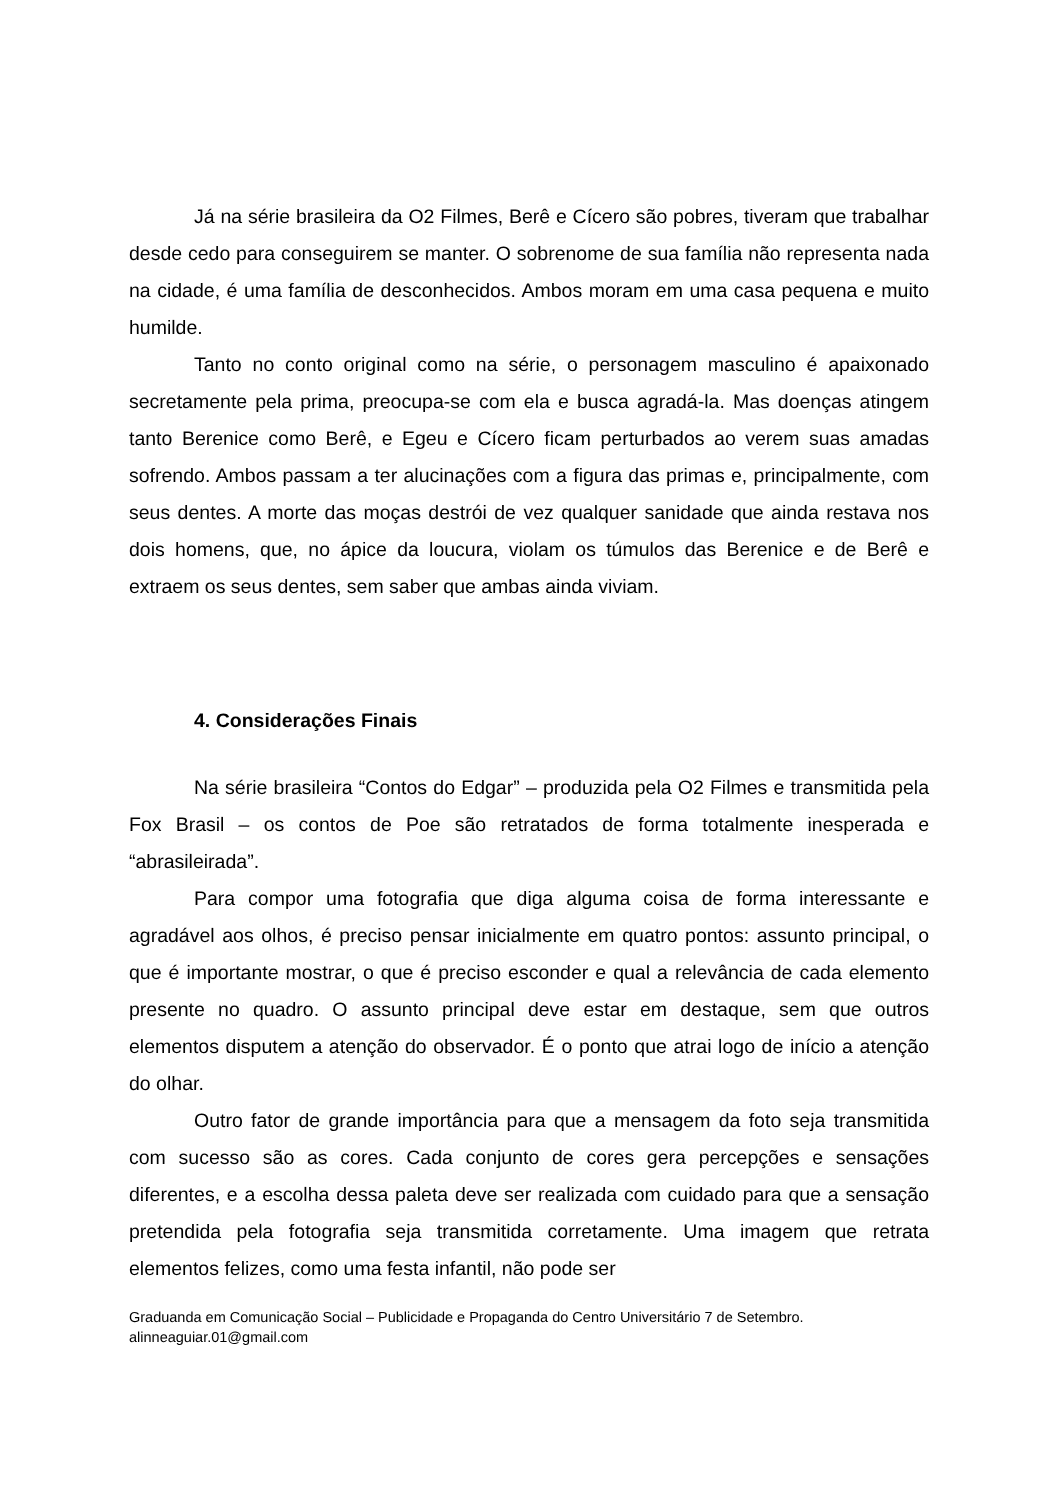Já na série brasileira da O2 Filmes, Berê e Cícero são pobres, tiveram que trabalhar desde cedo para conseguirem se manter. O sobrenome de sua família não representa nada na cidade, é uma família de desconhecidos. Ambos moram em uma casa pequena e muito humilde.
Tanto no conto original como na série, o personagem masculino é apaixonado secretamente pela prima, preocupa-se com ela e busca agradá-la. Mas doenças atingem tanto Berenice como Berê, e Egeu e Cícero ficam perturbados ao verem suas amadas sofrendo. Ambos passam a ter alucinações com a figura das primas e, principalmente, com seus dentes. A morte das moças destrói de vez qualquer sanidade que ainda restava nos dois homens, que, no ápice da loucura, violam os túmulos das Berenice e de Berê e extraem os seus dentes, sem saber que ambas ainda viviam.
4. Considerações Finais
Na série brasileira “Contos do Edgar” – produzida pela O2 Filmes e transmitida pela Fox Brasil – os contos de Poe são retratados de forma totalmente inesperada e “abrasileirada”.
Para compor uma fotografia que diga alguma coisa de forma interessante e agradável aos olhos, é preciso pensar inicialmente em quatro pontos: assunto principal, o que é importante mostrar, o que é preciso esconder e qual a relevância de cada elemento presente no quadro. O assunto principal deve estar em destaque, sem que outros elementos disputem a atenção do observador. É o ponto que atrai logo de início a atenção do olhar.
Outro fator de grande importância para que a mensagem da foto seja transmitida com sucesso são as cores. Cada conjunto de cores gera percepções e sensações diferentes, e a escolha dessa paleta deve ser realizada com cuidado para que a sensação pretendida pela fotografia seja transmitida corretamente. Uma imagem que retrata elementos felizes, como uma festa infantil, não pode ser
Graduanda em Comunicação Social – Publicidade e Propaganda do Centro Universitário 7 de Setembro.
alinneaguiar.01@gmail.com